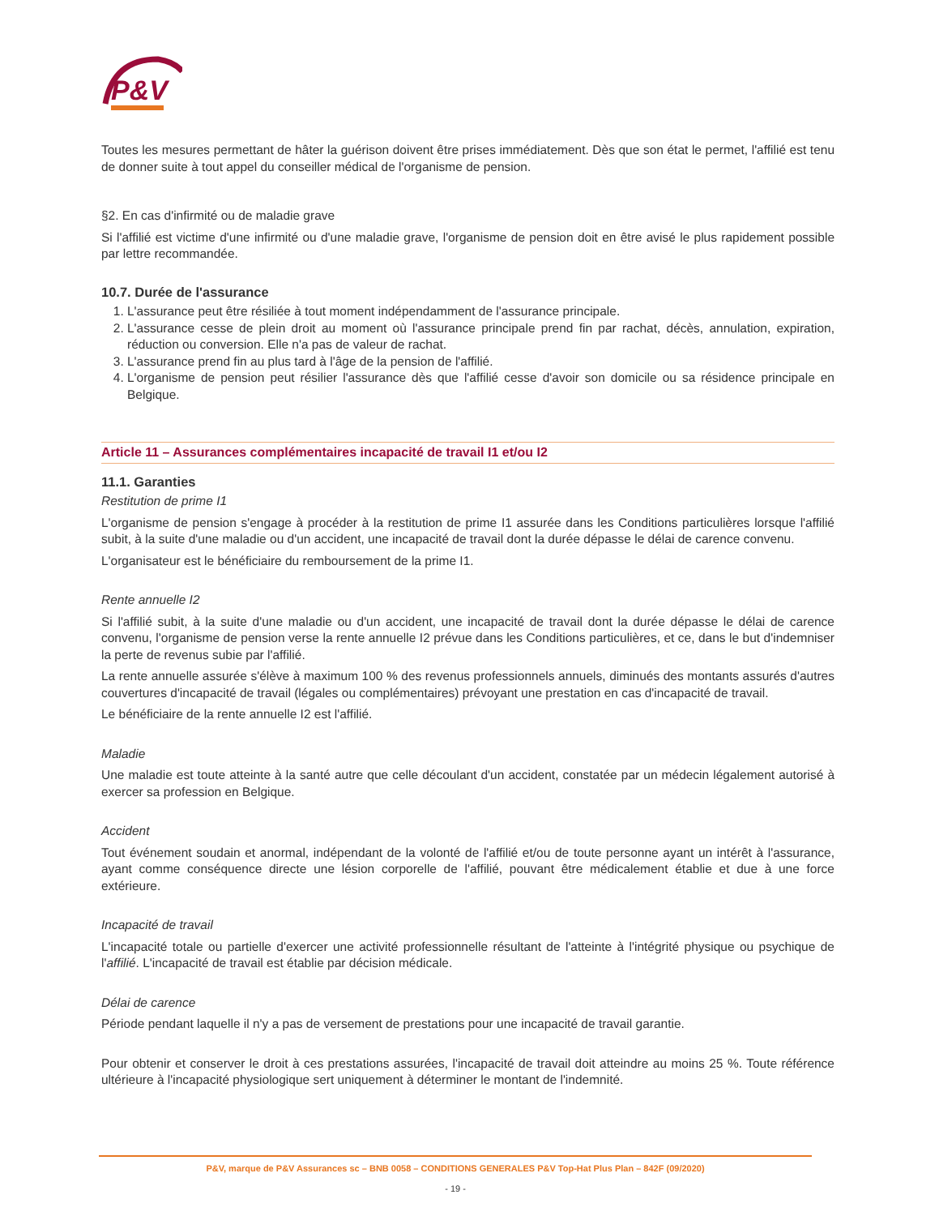P&V
Toutes les mesures permettant de hâter la guérison doivent être prises immédiatement. Dès que son état le permet, l'affilié est tenu de donner suite à tout appel du conseiller médical de l'organisme de pension.
§2. En cas d'infirmité ou de maladie grave
Si l'affilié est victime d'une infirmité ou d'une maladie grave, l'organisme de pension doit en être avisé le plus rapidement possible par lettre recommandée.
10.7. Durée de l'assurance
1. L'assurance peut être résiliée à tout moment indépendamment de l'assurance principale.
2. L'assurance cesse de plein droit au moment où l'assurance principale prend fin par rachat, décès, annulation, expiration, réduction ou conversion. Elle n'a pas de valeur de rachat.
3. L'assurance prend fin au plus tard à l'âge de la pension de l'affilié.
4. L'organisme de pension peut résilier l'assurance dès que l'affilié cesse d'avoir son domicile ou sa résidence principale en Belgique.
Article 11 – Assurances complémentaires incapacité de travail I1 et/ou I2
11.1. Garanties
Restitution de prime I1
L'organisme de pension s'engage à procéder à la restitution de prime I1 assurée dans les Conditions particulières lorsque l'affilié subit, à la suite d'une maladie ou d'un accident, une incapacité de travail dont la durée dépasse le délai de carence convenu.
L'organisateur est le bénéficiaire du remboursement de la prime I1.
Rente annuelle I2
Si l'affilié subit, à la suite d'une maladie ou d'un accident, une incapacité de travail dont la durée dépasse le délai de carence convenu, l'organisme de pension verse la rente annuelle I2 prévue dans les Conditions particulières, et ce, dans le but d'indemniser la perte de revenus subie par l'affilié.
La rente annuelle assurée s'élève à maximum 100 % des revenus professionnels annuels, diminués des montants assurés d'autres couvertures d'incapacité de travail (légales ou complémentaires) prévoyant une prestation en cas d'incapacité de travail.
Le bénéficiaire de la rente annuelle I2 est l'affilié.
Maladie
Une maladie est toute atteinte à la santé autre que celle découlant d'un accident, constatée par un médecin légalement autorisé à exercer sa profession en Belgique.
Accident
Tout événement soudain et anormal, indépendant de la volonté de l'affilié et/ou de toute personne ayant un intérêt à l'assurance, ayant comme conséquence directe une lésion corporelle de l'affilié, pouvant être médicalement établie et due à une force extérieure.
Incapacité de travail
L'incapacité totale ou partielle d'exercer une activité professionnelle résultant de l'atteinte à l'intégrité physique ou psychique de l'affilié. L'incapacité de travail est établie par décision médicale.
Délai de carence
Période pendant laquelle il n'y a pas de versement de prestations pour une incapacité de travail garantie.
Pour obtenir et conserver le droit à ces prestations assurées, l'incapacité de travail doit atteindre au moins 25 %. Toute référence ultérieure à l'incapacité physiologique sert uniquement à déterminer le montant de l'indemnité.
P&V, marque de P&V Assurances sc – BNB 0058 – CONDITIONS GENERALES P&V Top-Hat Plus Plan – 842F (09/2020)
- 19 -